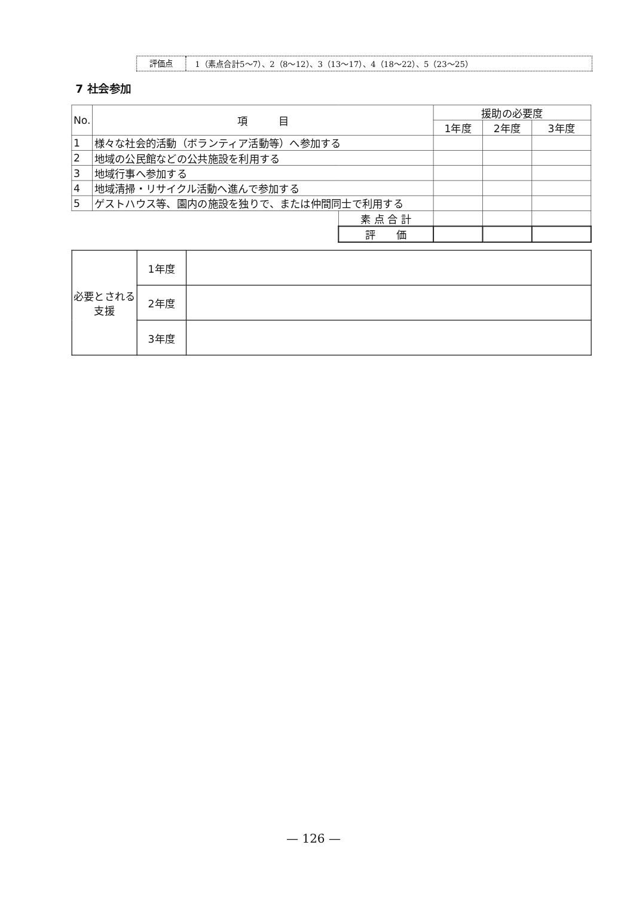評価点
1（素点合計5～7）、2（8～12）、3（13～17）、4（18～22）、5（23～25）
7 社会参加
| No. | 項 目 | | 援助の必要度 | | |
| --- | --- | --- | --- | --- | --- |
| | | | 1年度 | 2年度 | 3年度 |
| 1 | 様々な社会的活動（ボランティア活動等）へ参加する | | | | |
| 2 | 地域の公民館などの公共施設を利用する | | | | |
| 3 | 地域行事へ参加する | | | | |
| 4 | 地域清掃・リサイクル活動へ進んで参加する | | | | |
| 5 | ゲストハウス等、園内の施設を独りで、または仲間同士で利用する | | | | |
| | | 素 点 合 計 | | | |
| | | 評 価 | | | |
| 必要とされる支援 | 1年度 | |
| | 2年度 | |
| | 3年度 | |
— 126 —